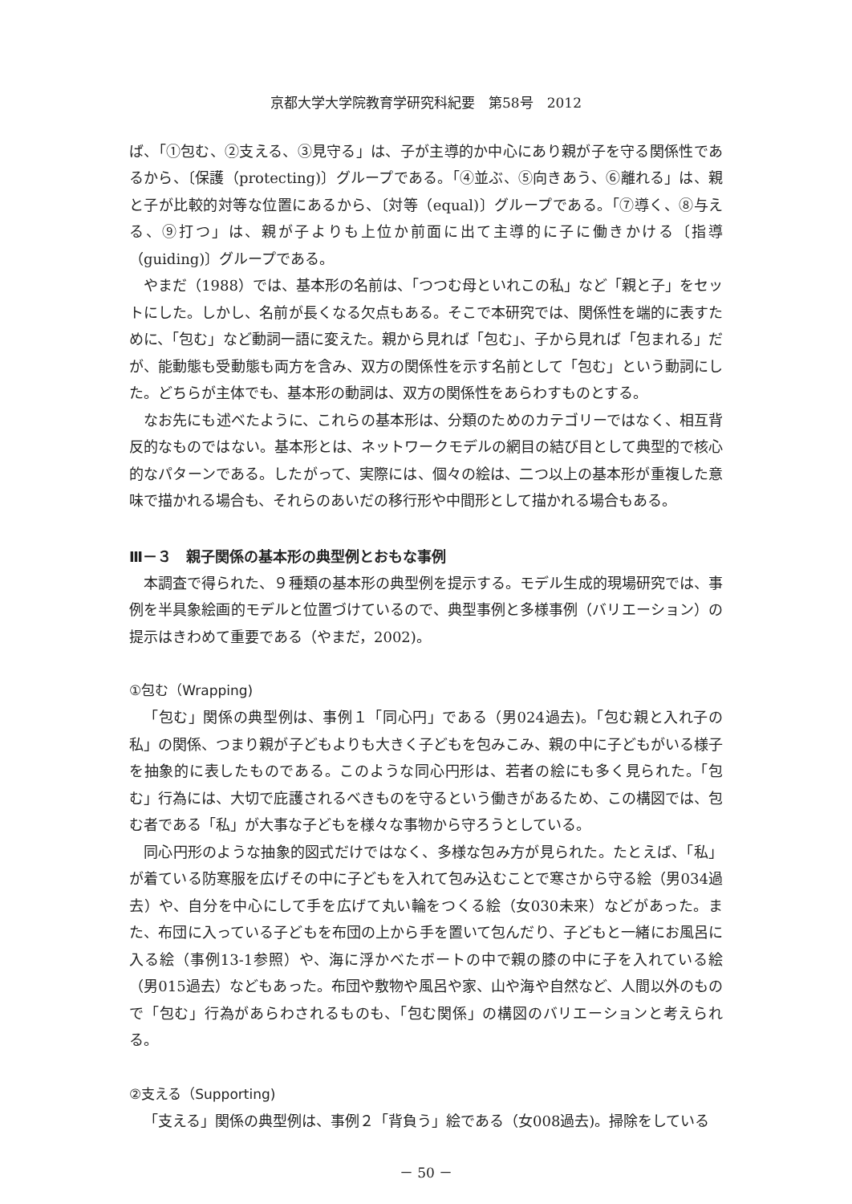京都大学大学院教育学研究科紀要　第58号　2012
ば、「①包む、②支える、③見守る」は、子が主導的か中心にあり親が子を守る関係性であるから、〔保護（protecting)〕グループである。「④並ぶ、⑤向きあう、⑥離れる」は、親と子が比較的対等な位置にあるから、〔対等（equal)〕グループである。「⑦導く、⑧与える、⑨打つ」は、親が子よりも上位か前面に出て主導的に子に働きかける〔指導（guiding)〕グループである。
やまだ（1988）では、基本形の名前は、「つつむ母といれこの私」など「親と子」をセットにした。しかし、名前が長くなる欠点もある。そこで本研究では、関係性を端的に表すために、「包む」など動詞一語に変えた。親から見れば「包む」、子から見れば「包まれる」だが、能動態も受動態も両方を含み、双方の関係性を示す名前として「包む」という動詞にした。どちらが主体でも、基本形の動詞は、双方の関係性をあらわすものとする。
なお先にも述べたように、これらの基本形は、分類のためのカテゴリーではなく、相互背反的なものではない。基本形とは、ネットワークモデルの網目の結び目として典型的で核心的なパターンである。したがって、実際には、個々の絵は、二つ以上の基本形が重複した意味で描かれる場合も、それらのあいだの移行形や中間形として描かれる場合もある。
Ⅲ－３　親子関係の基本形の典型例とおもな事例
本調査で得られた、９種類の基本形の典型例を提示する。モデル生成的現場研究では、事例を半具象絵画的モデルと位置づけているので、典型事例と多様事例（バリエーション）の提示はきわめて重要である（やまだ，2002)。
①包む（Wrapping)
「包む」関係の典型例は、事例１「同心円」である（男024過去)。「包む親と入れ子の私」の関係、つまり親が子どもよりも大きく子どもを包みこみ、親の中に子どもがいる様子を抽象的に表したものである。このような同心円形は、若者の絵にも多く見られた。「包む」行為には、大切で庇護されるべきものを守るという働きがあるため、この構図では、包む者である「私」が大事な子どもを様々な事物から守ろうとしている。
同心円形のような抽象的図式だけではなく、多様な包み方が見られた。たとえば、「私」が着ている防寒服を広げその中に子どもを入れて包み込むことで寒さから守る絵（男034過去）や、自分を中心にして手を広げて丸い輪をつくる絵（女030未来）などがあった。また、布団に入っている子どもを布団の上から手を置いて包んだり、子どもと一緒にお風呂に入る絵（事例13-1参照）や、海に浮かべたボートの中で親の膝の中に子を入れている絵（男015過去）などもあった。布団や敷物や風呂や家、山や海や自然など、人間以外のもので「包む」行為があらわされるものも、「包む関係」の構図のバリエーションと考えられる。
②支える（Supporting)
「支える」関係の典型例は、事例２「背負う」絵である（女008過去)。掃除をしている
－ 50 －